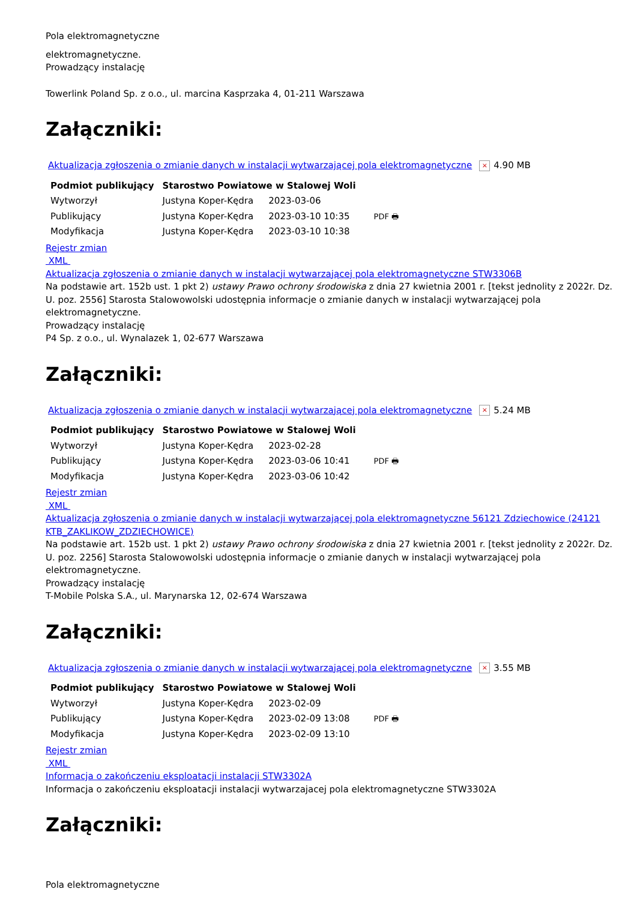Pola elektromagnetyczne
elektromagnetyczne.
Prowadzący instalację
Towerlink Poland Sp. z o.o., ul. marcina Kasprzaka 4, 01-211 Warszawa
Załączniki:
Aktualizacja zgłoszenia o zmianie danych w instalacji wytwarzającej pola elektromagnetyczne × 4.90 MB
| Podmiot publikujący | Starostwo Powiatowe w Stalowej Woli | | |
| Wytworzył | Justyna Koper-Kędra | 2023-03-06 | PDF 🖶 |
| Publikujący | Justyna Koper-Kędra | 2023-03-10 10:35 | |
| Modyfikacja | Justyna Koper-Kędra | 2023-03-10 10:38 | |
Rejestr zmian
XML
Aktualizacja zgłoszenia o zmianie danych w instalacji wytwarzającej pola elektromagnetyczne STW3306B
Na podstawie art. 152b ust. 1 pkt 2) ustawy Prawo ochrony środowiska z dnia 27 kwietnia 2001 r. [tekst jednolity z 2022r. Dz. U. poz. 2556] Starosta Stalowowolski udostępnia informacje o zmianie danych w instalacji wytwarzającej pola elektromagnetyczne.
Prowadzący instalację
P4 Sp. z o.o., ul. Wynalazek 1, 02-677 Warszawa
Załączniki:
Aktualizacja zgłoszenia o zmianie danych w instalacji wytwarzającej pola elektromagnetyczne × 5.24 MB
| Podmiot publikujący | Starostwo Powiatowe w Stalowej Woli | | |
| Wytworzył | Justyna Koper-Kędra | 2023-02-28 | PDF 🖶 |
| Publikujący | Justyna Koper-Kędra | 2023-03-06 10:41 | |
| Modyfikacja | Justyna Koper-Kędra | 2023-03-06 10:42 | |
Rejestr zmian
XML
Aktualizacja zgłoszenia o zmianie danych w instalacji wytwarzającej pola elektromagnetyczne 56121 Zdziechowice (24121 KTB_ZAKLIKOW_ZDZIECHOWICE)
Na podstawie art. 152b ust. 1 pkt 2) ustawy Prawo ochrony środowiska z dnia 27 kwietnia 2001 r. [tekst jednolity z 2022r. Dz. U. poz. 2256] Starosta Stalowowolski udostępnia informacje o zmianie danych w instalacji wytwarzającej pola elektromagnetyczne.
Prowadzący instalację
T-Mobile Polska S.A., ul. Marynarska 12, 02-674 Warszawa
Załączniki:
Aktualizacja zgłoszenia o zmianie danych w instalacji wytwarzającej pola elektromagnetyczne × 3.55 MB
| Podmiot publikujący | Starostwo Powiatowe w Stalowej Woli | | |
| Wytworzył | Justyna Koper-Kędra | 2023-02-09 | PDF 🖶 |
| Publikujący | Justyna Koper-Kędra | 2023-02-09 13:08 | |
| Modyfikacja | Justyna Koper-Kędra | 2023-02-09 13:10 | |
Rejestr zmian
XML
Informacja o zakończeniu eksploatacji instalacji STW3302A
Informacja o zakończeniu eksploatacji instalacji wytwarzajacej pola elektromagnetyczne STW3302A
Załączniki:
Pola elektromagnetyczne